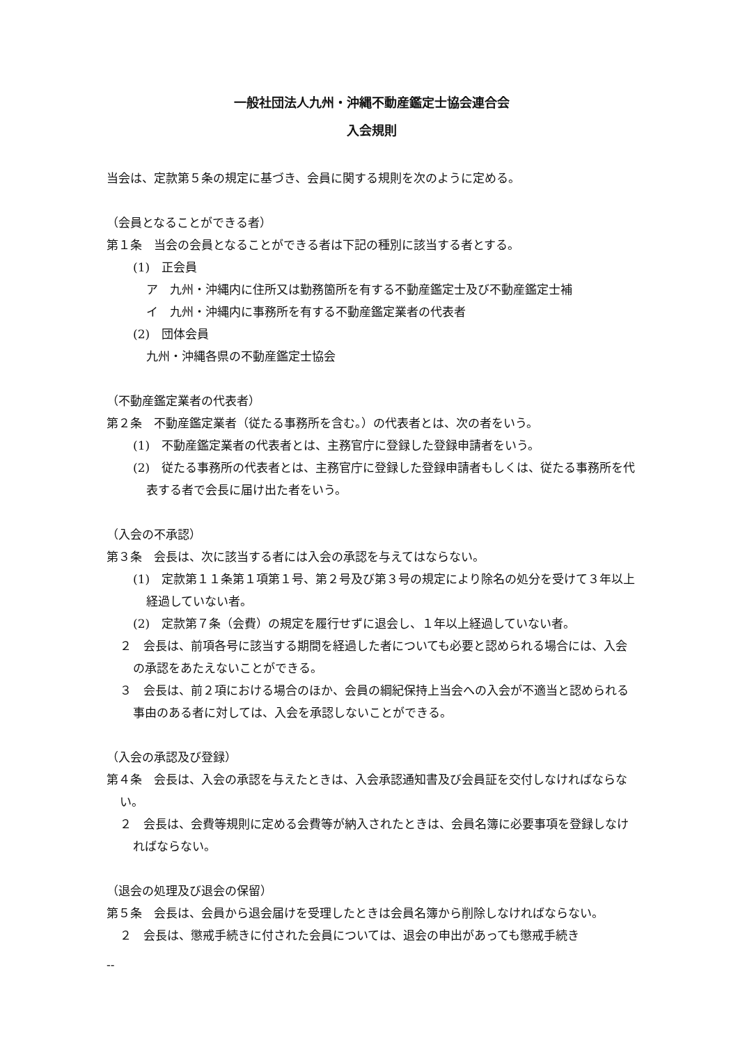一般社団法人九州・沖縄不動産鑑定士協会連合会
入会規則
当会は、定款第５条の規定に基づき、会員に関する規則を次のように定める。
（会員となることができる者）
第１条　当会の会員となることができる者は下記の種別に該当する者とする。
(1)　正会員
ア　九州・沖縄内に住所又は勤務箇所を有する不動産鑑定士及び不動産鑑定士補
イ　九州・沖縄内に事務所を有する不動産鑑定業者の代表者
(2)　団体会員
九州・沖縄各県の不動産鑑定士協会
（不動産鑑定業者の代表者）
第２条　不動産鑑定業者（従たる事務所を含む。）の代表者とは、次の者をいう。
(1)　不動産鑑定業者の代表者とは、主務官庁に登録した登録申請者をいう。
(2)　従たる事務所の代表者とは、主務官庁に登録した登録申請者もしくは、従たる事務所を代表する者で会長に届け出た者をいう。
（入会の不承認）
第３条　会長は、次に該当する者には入会の承認を与えてはならない。
(1)　定款第１１条第１項第１号、第２号及び第３号の規定により除名の処分を受けて３年以上経過していない者。
(2)　定款第７条（会費）の規定を履行せずに退会し、１年以上経過していない者。
２　会長は、前項各号に該当する期間を経過した者についても必要と認められる場合には、入会の承認をあたえないことができる。
３　会長は、前２項における場合のほか、会員の綱紀保持上当会への入会が不適当と認められる事由のある者に対しては、入会を承認しないことができる。
（入会の承認及び登録）
第４条　会長は、入会の承認を与えたときは、入会承認通知書及び会員証を交付しなければならない。
２　会長は、会費等規則に定める会費等が納入されたときは、会員名簿に必要事項を登録しなければならない。
（退会の処理及び退会の保留）
第５条　会長は、会員から退会届けを受理したときは会員名簿から削除しなければならない。
２　会長は、懲戒手続きに付された会員については、退会の申出があっても懲戒手続き
--